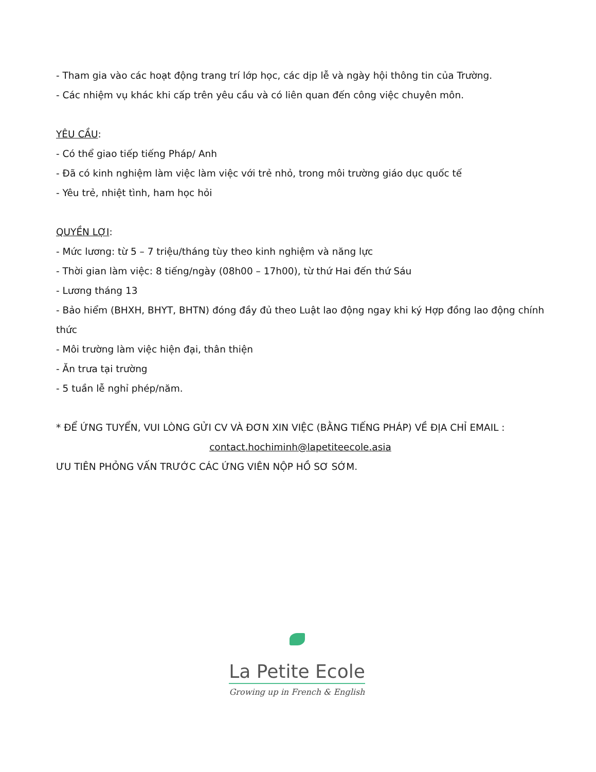- Tham gia vào các hoạt động trang trí lớp học, các dịp lễ và ngày hội thông tin của Trường.
- Các nhiệm vụ khác khi cấp trên yêu cầu và có liên quan đến công việc chuyên môn.
YÊU CẦU:
- Có thể giao tiếp tiếng Pháp/ Anh
- Đã có kinh nghiệm làm việc làm việc với trẻ nhỏ, trong môi trường giáo dục quốc tế
- Yêu trẻ, nhiệt tình, ham học hỏi
QUYỀN LỢI:
- Mức lương: từ 5 – 7 triệu/tháng tùy theo kinh nghiệm và năng lực
- Thời gian làm việc: 8 tiếng/ngày (08h00 – 17h00), từ thứ Hai đến thứ Sáu
- Lương tháng 13
- Bảo hiểm (BHXH, BHYT, BHTN) đóng đầy đủ theo Luật lao động ngay khi ký Hợp đồng lao động chính thức
- Môi trường làm việc hiện đại, thân thiện
- Ăn trưa tại trường
- 5 tuần lễ nghỉ phép/năm.
* ĐỂ ỨNG TUYỂN, VUI LÒNG GỬI CV VÀ ĐƠN XIN VIỆC (BẰNG TIẾNG PHÁP) VỀ ĐỊA CHỈ EMAIL :
contact.hochiminh@lapetiteecole.asia
ƯU TIÊN PHỎNG VẤN TRƯỚC CÁC ỨNG VIÊN NỘP HỒ SƠ SỚM.
La Petite Ecole
Growing up in French & English